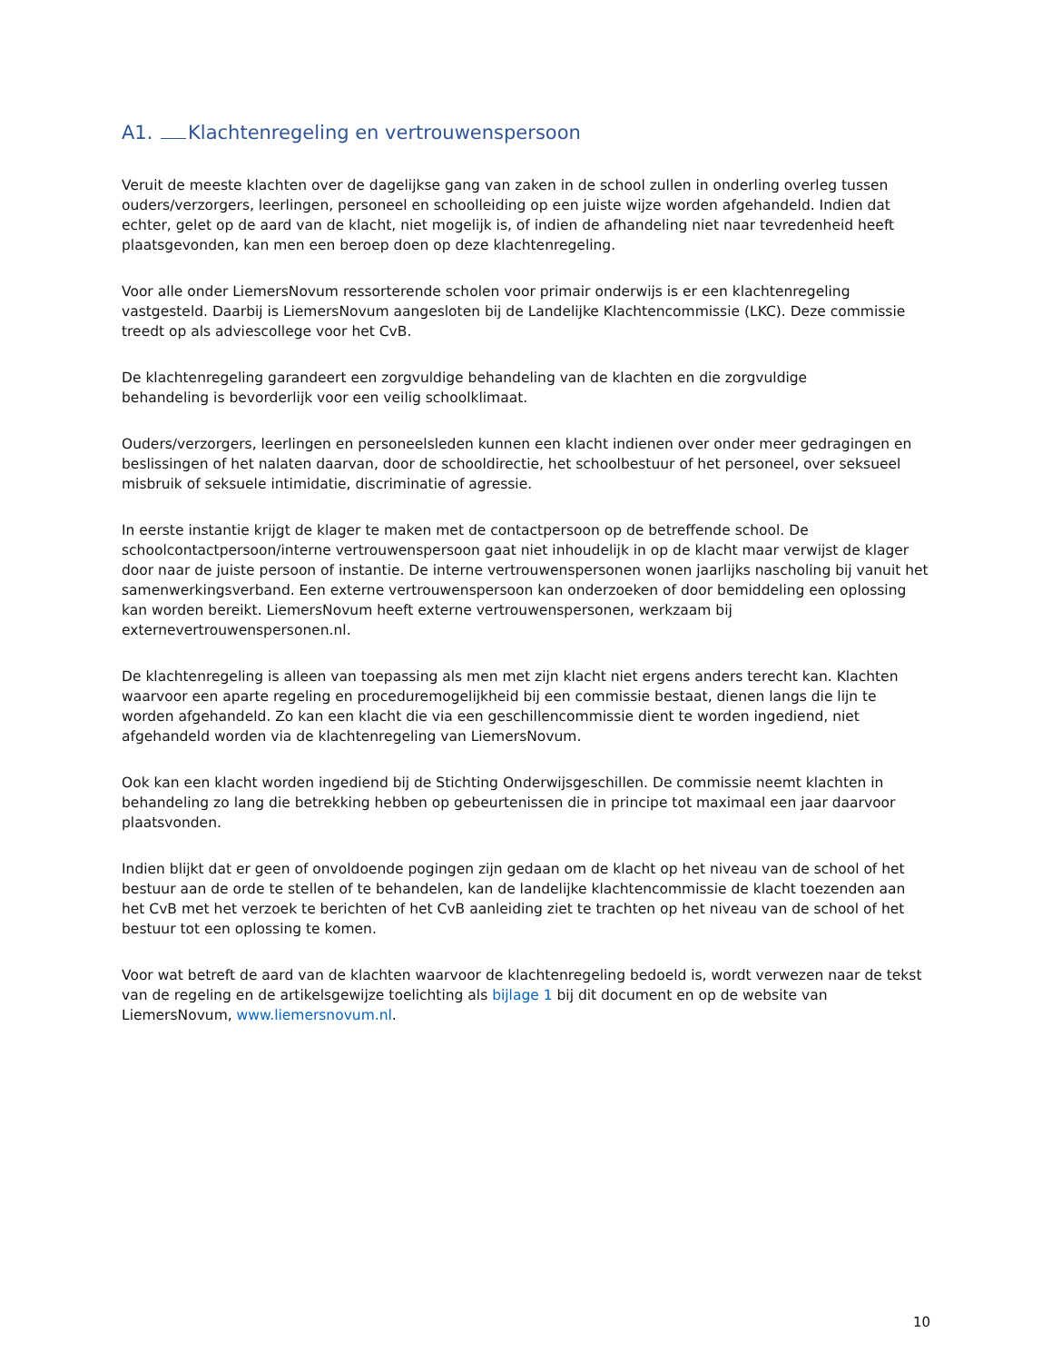A1. Klachtenregeling en vertrouwenspersoon
Veruit de meeste klachten over de dagelijkse gang van zaken in de school zullen in onderling overleg tussen ouders/verzorgers, leerlingen, personeel en schoolleiding op een juiste wijze worden afgehandeld. Indien dat echter, gelet op de aard van de klacht, niet mogelijk is, of indien de afhandeling niet naar tevredenheid heeft plaatsgevonden, kan men een beroep doen op deze klachtenregeling.
Voor alle onder LiemersNovum ressorterende scholen voor primair onderwijs is er een klachtenregeling vastgesteld. Daarbij is LiemersNovum aangesloten bij de Landelijke Klachtencommissie (LKC). Deze commissie treedt op als adviescollege voor het CvB.
De klachtenregeling garandeert een zorgvuldige behandeling van de klachten en die zorgvuldige
behandeling is bevorderlijk voor een veilig schoolklimaat.
Ouders/verzorgers, leerlingen en personeelsleden kunnen een klacht indienen over onder meer gedragingen en beslissingen of het nalaten daarvan, door de schooldirectie, het schoolbestuur of het personeel, over seksueel misbruik of seksuele intimidatie, discriminatie of agressie.
In eerste instantie krijgt de klager te maken met de contactpersoon op de betreffende school. De schoolcontactpersoon/interne vertrouwenspersoon gaat niet inhoudelijk in op de klacht maar verwijst de klager door naar de juiste persoon of instantie. De interne vertrouwenspersonen wonen jaarlijks nascholing bij vanuit het samenwerkingsverband. Een externe vertrouwenspersoon kan onderzoeken of door bemiddeling een oplossing kan worden bereikt. LiemersNovum heeft externe vertrouwenspersonen, werkzaam bij externevertrouwenspersonen.nl.
De klachtenregeling is alleen van toepassing als men met zijn klacht niet ergens anders terecht kan. Klachten waarvoor een aparte regeling en proceduremogelijkheid bij een commissie bestaat, dienen langs die lijn te worden afgehandeld. Zo kan een klacht die via een geschillencommissie dient te worden ingediend, niet afgehandeld worden via de klachtenregeling van LiemersNovum.
Ook kan een klacht worden ingediend bij de Stichting Onderwijsgeschillen. De commissie neemt klachten in behandeling zo lang die betrekking hebben op gebeurtenissen die in principe tot maximaal een jaar daarvoor plaatsvonden.
Indien blijkt dat er geen of onvoldoende pogingen zijn gedaan om de klacht op het niveau van de school of het bestuur aan de orde te stellen of te behandelen, kan de landelijke klachtencommissie de klacht toezenden aan het CvB met het verzoek te berichten of het CvB aanleiding ziet te trachten op het niveau van de school of het bestuur tot een oplossing te komen.
Voor wat betreft de aard van de klachten waarvoor de klachtenregeling bedoeld is, wordt verwezen naar de tekst van de regeling en de artikelsgewijze toelichting als bijlage 1 bij dit document en op de website van LiemersNovum, www.liemersnovum.nl.
10